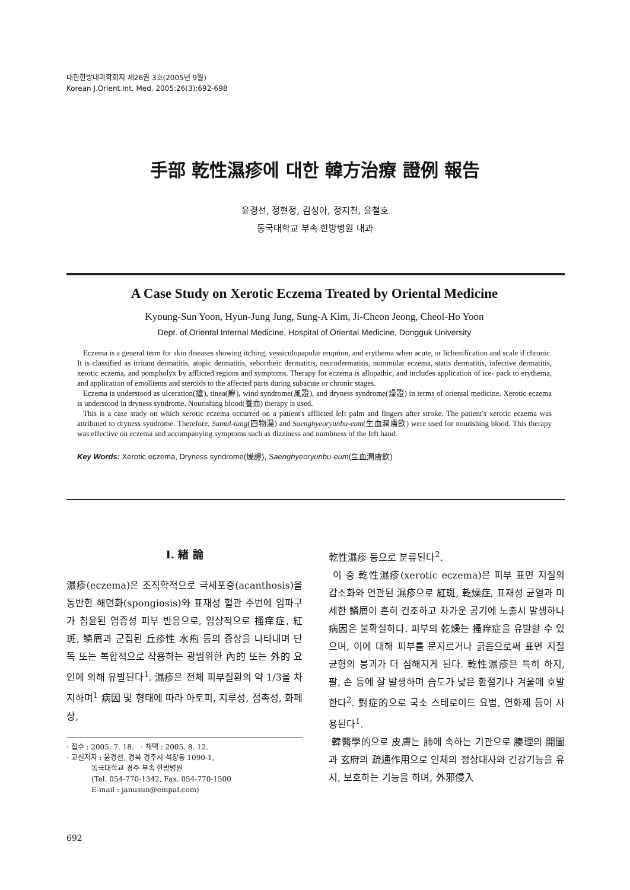대한한방내과학회지 제26권 3호(2005년 9월)
Korean J.Orient.Int. Med. 2005:26(3):692-698
手部 乾性濕疹에 대한 韓方治療 證例 報告
윤경선, 정현정, 김성아, 정지천, 윤철호
동국대학교 부속 한방병원 내과
A Case Study on Xerotic Eczema Treated by Oriental Medicine
Kyoung-Sun Yoon, Hyun-Jung Jung, Sung-A Kim, Ji-Cheon Jeong, Cheol-Ho Yoon
Dept. of Oriental Internal Medicine, Hospital of Oriental Medicine, Dongguk University
Eczema is a general term for skin diseases showing itching, vessiculopapular eruption, and erythema when acute, or lichenification and scale if chronic. It is classified as irritant dermatitis, atopic dermatitis, seborrheic dermatitis, neurodermatitis, nummular eczema, statis dermatitis, infective dermatitis, xerotic eczema, and pompholyx by afflicted regions and symptoms. Therapy for eczema is allopathic, and includes application of ice- pack to erythema, and application of emollients and steroids to the affected parts during subacute or chronic stages.
Eczema is understood as ulceration(瘡), tinea(癬), wind syndrome(風證), and dryness syndrome(燥證) in terms of oriental medicine. Xerotic eczema is understood in dryness syndrome. Nourishing blood(養血) therapy is used.
This is a case study on which xerotic eczema occurred on a patient's afflicted left palm and fingers after stroke. The patient's xerotic eczema was attributed to dryness syndrome. Therefore, Samul-tang(四物湯) and Saenghyeoryunbu-eum(生血潤膚飮) were used for nourishing blood. This therapy was effective on eczema and accompanying symptoms such as dizziness and numbness of the left hand.
Key Words: Xerotic eczema, Dryness syndrome(燥證), Saenghyeoryunbu-eum(生血潤膚飮)
Ⅰ. 緖 論
濕疹(eczema)은 조직학적으로 극세포증(acanthosis)을 동반한 해면화(spongiosis)와 표재성 혈관 주변에 임파구가 침윤된 염증성 피부 반응으로, 임상적으로 搔痒症, 紅斑, 鱗屑과 군집된 丘疹性 水疱 등의 증상을 나타내며 단독 또는 복합적으로 작용하는 광범위한 內的 또는 外的 요인에 의해 유발된다<sup>1</sup>. 濕疹은 전체 피부질환의 약 1/3을 차지하며<sup>1</sup> 病因 및 형태에 따라 아토피, 지루성, 접촉성, 화폐상,
· 접수 : 2005. 7. 18. · 채택 : 2005. 8. 12.
· 교신저자 : 윤경선, 경북 경주시 석장동 1090-1,
동국대학교 경주 부속 한방병원
(Tel. 054-770-1342, Fax. 054-770-1500
E-mail : janusun@empal.com)
乾性濕疹 등으로 분류된다<sup>2</sup>.
이 중 乾性濕疹(xerotic eczema)은 피부 표면 지질의 감소화와 연관된 濕疹으로 紅斑, 乾燥症, 표재성 균열과 미세한 鱗屑이 흔히 건조하고 차가운 공기에 노출시 발생하나 病因은 불확실하다. 피부의 乾燥는 搔痒症을 유발할 수 있으며, 이에 대해 피부를 문지르거나 긁음으로써 표면 지질 균형의 붕괴가 더 심해지게 된다. 乾性濕疹은 특히 하지, 팔, 손 등에 잘 발생하며 습도가 낮은 환절기나 겨울에 호발한다<sup>2</sup>. 對症的으로 국소 스테로이드 요법, 연화제 등이 사용된다<sup>1</sup>.
韓醫學的으로 皮膚는 肺에 속하는 기관으로 腠理의 開闔과 玄府의 疏通作用으로 인체의 정상대사와 건강기능을 유지, 보호하는 기능을 하며, 外邪侵入
692